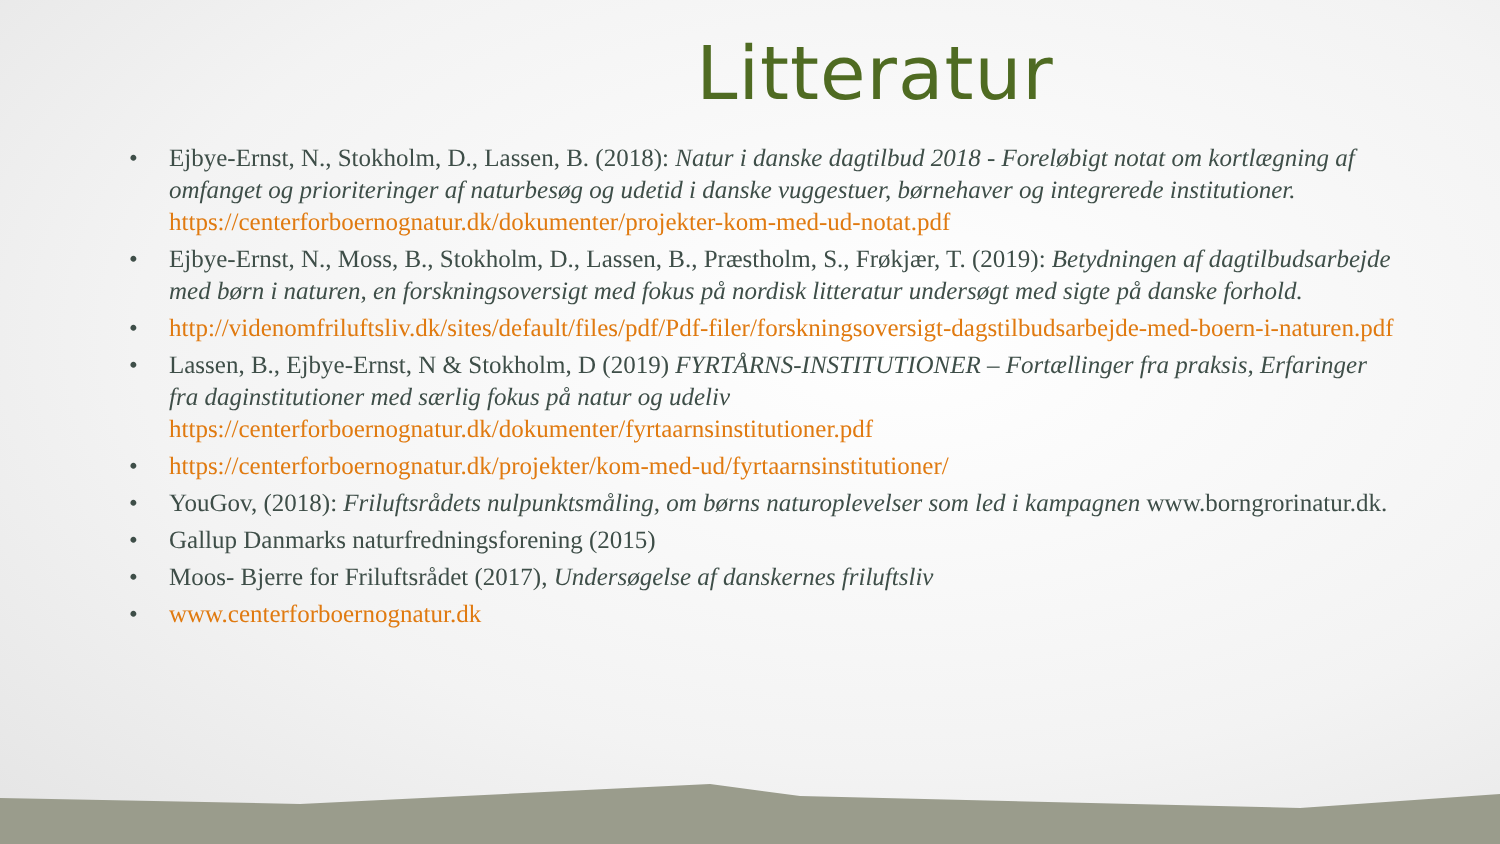Litteratur
• Ejbye-Ernst, N., Stokholm, D., Lassen, B. (2018): Natur i danske dagtilbud 2018 - Foreløbigt notat om kortlægning af omfanget og prioriteringer af naturbesøg og udetid i danske vuggestuer, børnehaver og integrerede institutioner. https://centerforboernognatur.dk/dokumenter/projekter-kom-med-ud-notat.pdf
• Ejbye-Ernst, N., Moss, B., Stokholm, D., Lassen, B., Præstholm, S., Frøkjær, T. (2019): Betydningen af dagtilbudsarbejde med børn i naturen, en forskningsoversigt med fokus på nordisk litteratur undersøgt med sigte på danske forhold.
• http://videnomfriluftsliv.dk/sites/default/files/pdf/Pdf-filer/forskningsoversigt-dagstilbudsarbejde-med-boern-i-naturen.pdf
• Lassen, B., Ejbye-Ernst, N & Stokholm, D (2019) FYRTÅRNS-INSTITUTIONER – Fortællinger fra praksis, Erfaringer fra daginstitutioner med særlig fokus på natur og udeliv https://centerforboernognatur.dk/dokumenter/fyrtaarnsinstitutioner.pdf
• https://centerforboernognatur.dk/projekter/kom-med-ud/fyrtaarnsinstitutioner/
• YouGov, (2018): Friluftsrådets nulpunktsmåling, om børns naturoplevelser som led i kampagnen www.borngrorinatur.dk.
• Gallup Danmarks naturfredningsforening (2015)
• Moos- Bjerre for Friluftsrådet (2017), Undersøgelse af danskernes friluftsliv
• www.centerforboernognatur.dk